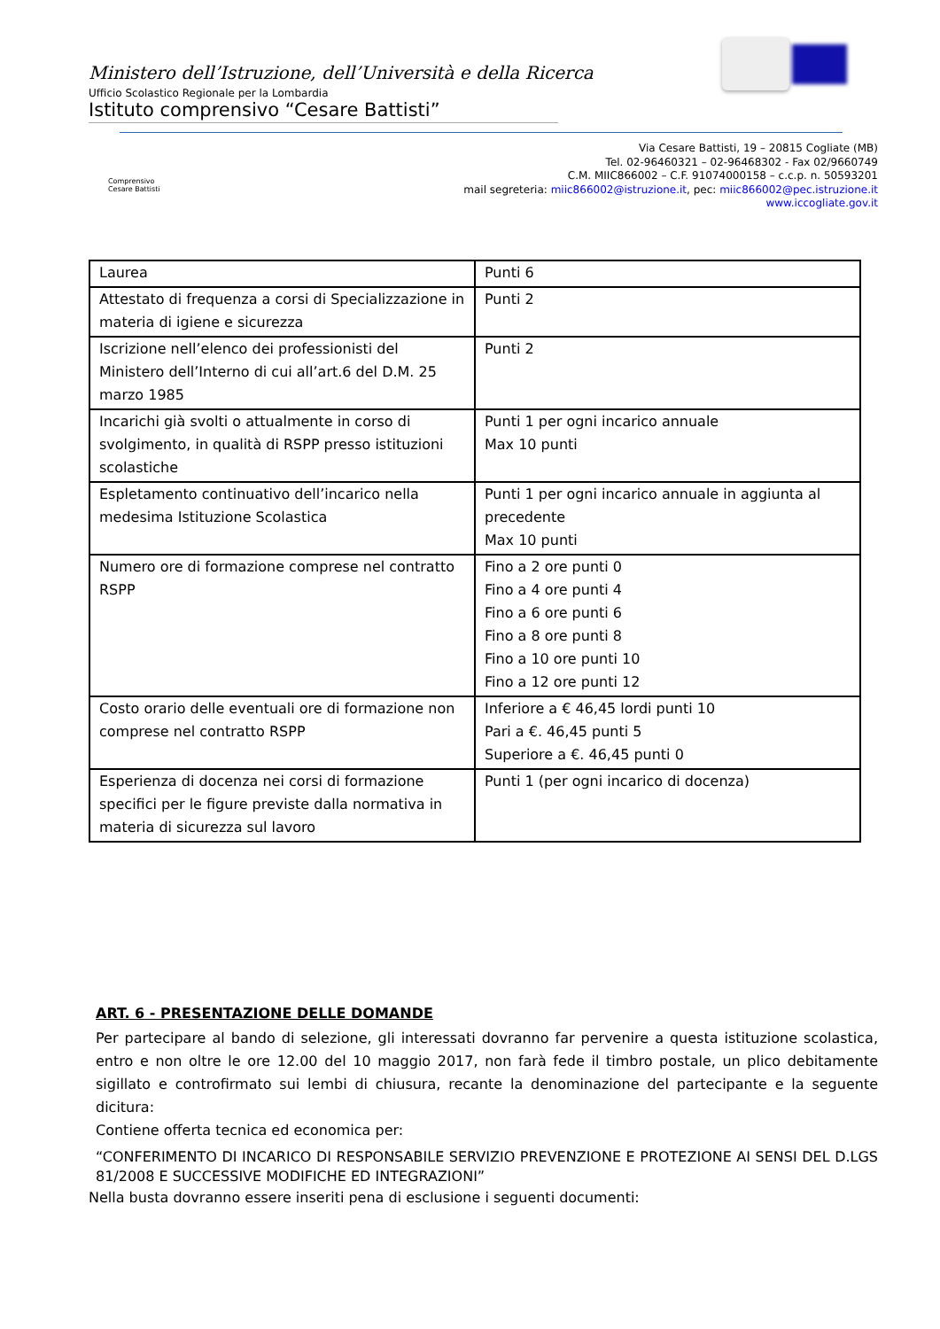Ministero dell’Istruzione, dell’Università e della Ricerca
Ufficio Scolastico Regionale per la Lombardia
Istituto comprensivo “Cesare Battisti”
Comprensivo Cesare Battisti
Via Cesare Battisti, 19 – 20815 Cogliate (MB)
Tel. 02-96460321 – 02-96468302 - Fax 02/9660749
C.M. MIIC866002 – C.F. 91074000158 – c.c.p. n. 50593201
mail segreteria: miic866002@istruzione.it, pec: miic866002@pec.istruzione.it
www.iccogliate.gov.it
| Laurea | Punti 6 |
| Attestato di frequenza a corsi di Specializzazione in materia di igiene e sicurezza | Punti 2 |
| Iscrizione nell’elenco dei professionisti del Ministero dell’Interno di cui all’art.6 del D.M. 25 marzo 1985 | Punti 2 |
| Incarichi già svolti o attualmente in corso di svolgimento, in qualità di RSPP presso istituzioni scolastiche | Punti 1 per ogni incarico annuale Max 10 punti |
| Espletamento continuativo dell’incarico nella medesima Istituzione Scolastica | Punti 1 per ogni incarico annuale in aggiunta al precedente Max 10 punti |
| Numero ore di formazione comprese nel contratto RSPP | Fino a 2 ore punti 0 Fino a 4 ore punti 4 Fino a 6 ore punti 6 Fino a 8 ore punti 8 Fino a 10 ore punti 10 Fino a 12 ore punti 12 |
| Costo orario delle eventuali ore di formazione non comprese nel contratto RSPP | Inferiore a € 46,45 lordi punti 10 Pari a €. 46,45 punti 5 Superiore a €. 46,45 punti 0 |
| Esperienza di docenza nei corsi di formazione specifici per le figure previste dalla normativa in materia di sicurezza sul lavoro | Punti 1 (per ogni incarico di docenza) |
ART. 6 - PRESENTAZIONE DELLE DOMANDE
Per partecipare al bando di selezione, gli interessati dovranno far pervenire a questa istituzione scolastica, entro e non oltre le ore 12.00 del 10 maggio 2017, non farà fede il timbro postale, un plico debitamente sigillato e controfirmato sui lembi di chiusura, recante la denominazione del partecipante e la seguente dicitura:
Contiene offerta tecnica ed economica per:
“CONFERIMENTO DI INCARICO DI RESPONSABILE SERVIZIO PREVENZIONE E PROTEZIONE AI SENSI DEL D.LGS 81/2008 E SUCCESSIVE MODIFICHE ED INTEGRAZIONI”
Nella busta dovranno essere inseriti pena di esclusione i seguenti documenti: